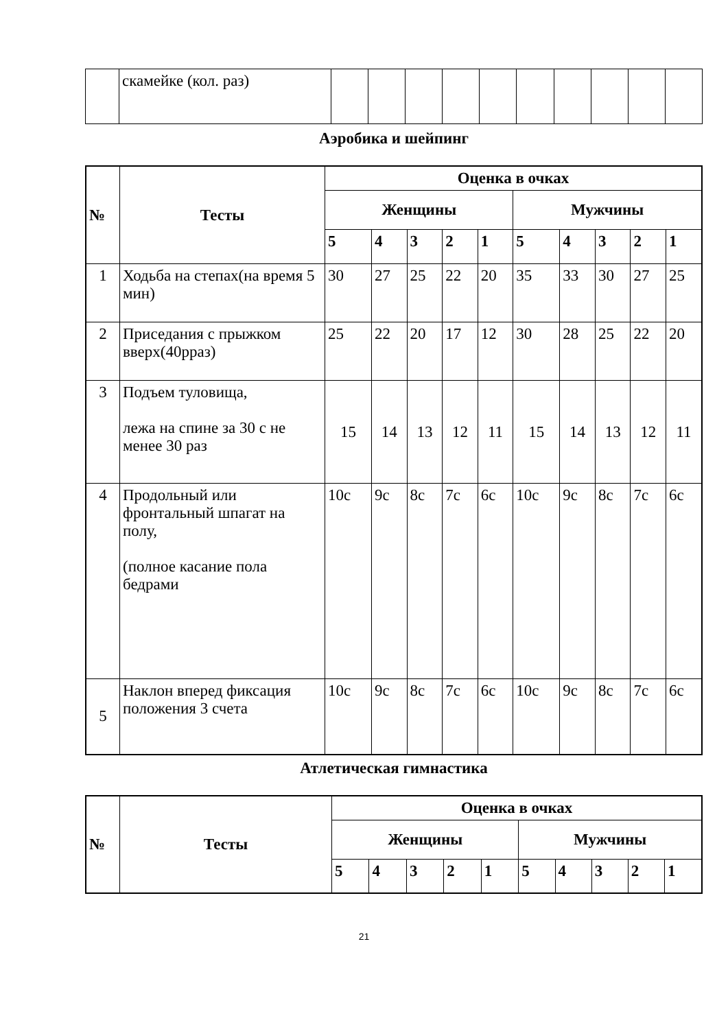| | скамейке (кол. раз) | | | | | | | | | | |
Аэробика и шейпинг
| № | Тесты | Оценка в очках | | | | | | | | | |
| --- | --- | --- | --- | --- | --- | --- | --- | --- | --- | --- | --- |
| | | Женщины | | | | | Мужчины | | | | |
| | | 5 | 4 | 3 | 2 | 1 | 5 | 4 | 3 | 2 | 1 |
| 1 | Ходьба на степах(на время 5 мин) | 30 | 27 | 25 | 22 | 20 | 35 | 33 | 30 | 27 | 25 |
| 2 | Приседания с прыжком вверх(40рраз) | 25 | 22 | 20 | 17 | 12 | 30 | 28 | 25 | 22 | 20 |
| 3 | Подъем туловища, лежа на спине за 30 с не менее 30 раз | 15 | 14 | 13 | 12 | 11 | 15 | 14 | 13 | 12 | 11 |
| 4 | Продольный или фронтальный шпагат на полу, (полное касание пола бедрами | 10с | 9с | 8с | 7с | 6с | 10с | 9с | 8с | 7с | 6с |
| 5 | Наклон вперед фиксация положения 3 счета | 10с | 9с | 8с | 7с | 6с | 10с | 9с | 8с | 7с | 6с |
Атлетическая гимнастика
| № | Тесты | Оценка в очках | | | | | | | | | |
| --- | --- | --- | --- | --- | --- | --- | --- | --- | --- | --- | --- |
| | | Женщины | | | | | Мужчины | | | | |
| | | 5 | 4 | 3 | 2 | 1 | 5 | 4 | 3 | 2 | 1 |
21